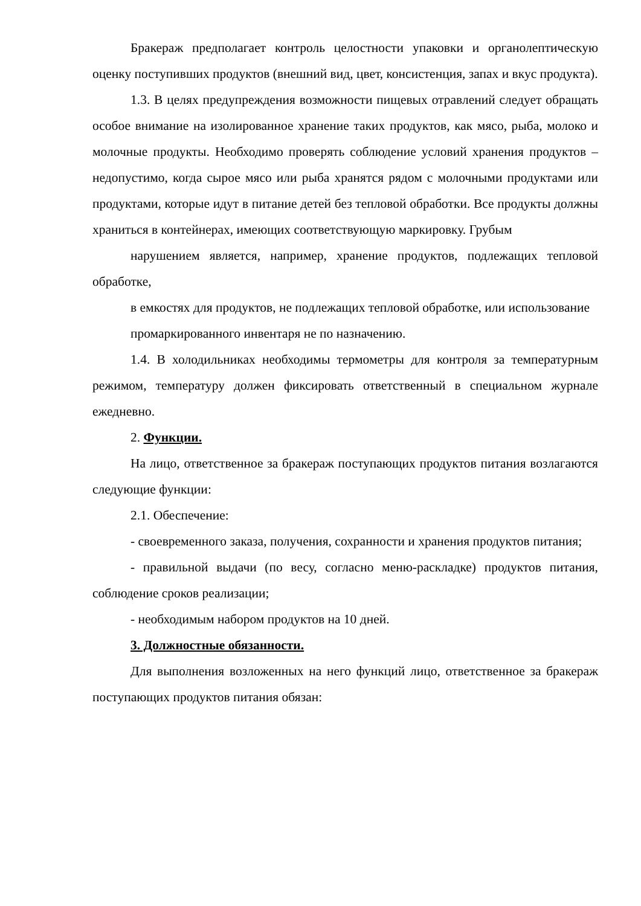Бракераж предполагает контроль целостности упаковки и органолептическую оценку поступивших продуктов (внешний вид, цвет, консистенция, запах и вкус продукта).
1.3. В целях предупреждения возможности пищевых отравлений следует обращать особое внимание на изолированное хранение таких продуктов, как мясо, рыба, молоко и молочные продукты. Необходимо проверять соблюдение условий хранения продуктов – недопустимо, когда сырое мясо или рыба хранятся рядом с молочными продуктами или продуктами, которые идут в питание детей без тепловой обработки. Все продукты должны храниться в контейнерах, имеющих соответствующую маркировку. Грубым
нарушением является, например, хранение продуктов, подлежащих тепловой обработке,
в емкостях для продуктов, не подлежащих тепловой обработке, или использование
промаркированного инвентаря не по назначению.
1.4. В холодильниках необходимы термометры для контроля за температурным режимом, температуру должен фиксировать ответственный в специальном журнале ежедневно.
2. Функции.
На лицо, ответственное за бракераж поступающих продуктов питания возлагаются следующие функции:
2.1. Обеспечение:
- своевременного заказа, получения, сохранности и хранения продуктов питания;
- правильной выдачи (по весу, согласно меню-раскладке) продуктов питания, соблюдение сроков реализации;
- необходимым набором продуктов на 10 дней.
3. Должностные обязанности.
Для выполнения возложенных на него функций лицо, ответственное за бракераж поступающих продуктов питания обязан: